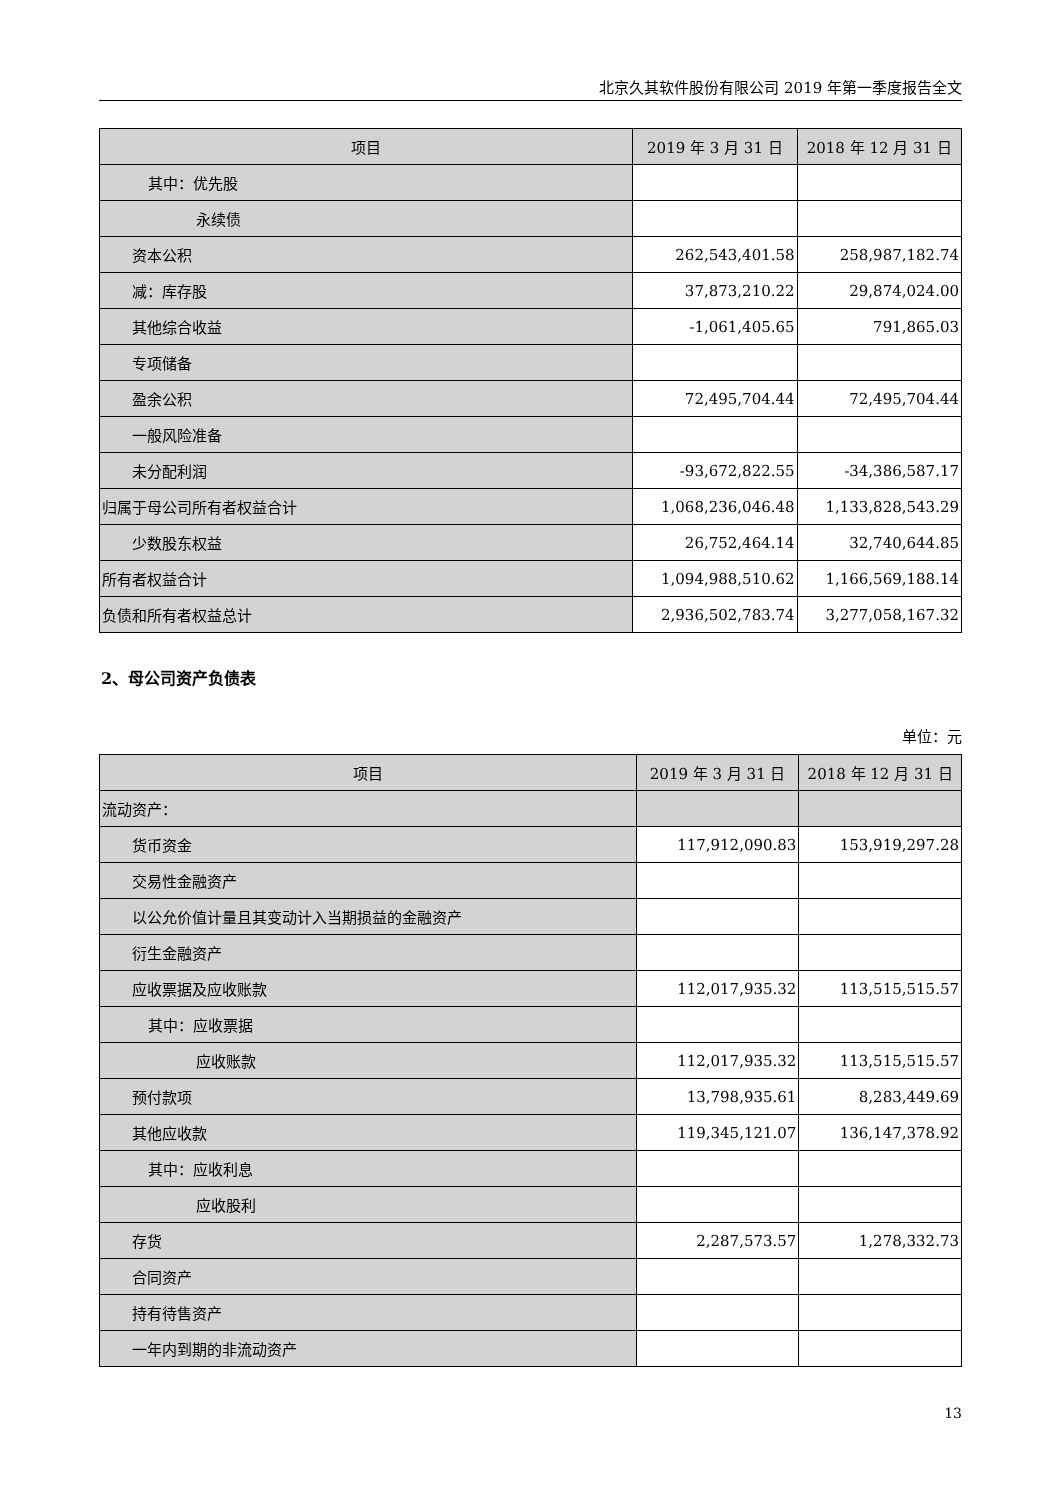北京久其软件股份有限公司 2019 年第一季度报告全文
| 项目 | 2019 年 3 月 31 日 | 2018 年 12 月 31 日 |
| --- | --- | --- |
| 其中：优先股 | | |
| 永续债 | | |
| 资本公积 | 262,543,401.58 | 258,987,182.74 |
| 减：库存股 | 37,873,210.22 | 29,874,024.00 |
| 其他综合收益 | -1,061,405.65 | 791,865.03 |
| 专项储备 | | |
| 盈余公积 | 72,495,704.44 | 72,495,704.44 |
| 一般风险准备 | | |
| 未分配利润 | -93,672,822.55 | -34,386,587.17 |
| 归属于母公司所有者权益合计 | 1,068,236,046.48 | 1,133,828,543.29 |
| 少数股东权益 | 26,752,464.14 | 32,740,644.85 |
| 所有者权益合计 | 1,094,988,510.62 | 1,166,569,188.14 |
| 负债和所有者权益总计 | 2,936,502,783.74 | 3,277,058,167.32 |
2、母公司资产负债表
单位：元
| 项目 | 2019 年 3 月 31 日 | 2018 年 12 月 31 日 |
| --- | --- | --- |
| 流动资产： | | |
| 货币资金 | 117,912,090.83 | 153,919,297.28 |
| 交易性金融资产 | | |
| 以公允价值计量且其变动计入当期损益的金融资产 | | |
| 衍生金融资产 | | |
| 应收票据及应收账款 | 112,017,935.32 | 113,515,515.57 |
| 其中：应收票据 | | |
| 应收账款 | 112,017,935.32 | 113,515,515.57 |
| 预付款项 | 13,798,935.61 | 8,283,449.69 |
| 其他应收款 | 119,345,121.07 | 136,147,378.92 |
| 其中：应收利息 | | |
| 应收股利 | | |
| 存货 | 2,287,573.57 | 1,278,332.73 |
| 合同资产 | | |
| 持有待售资产 | | |
| 一年内到期的非流动资产 | | |
13